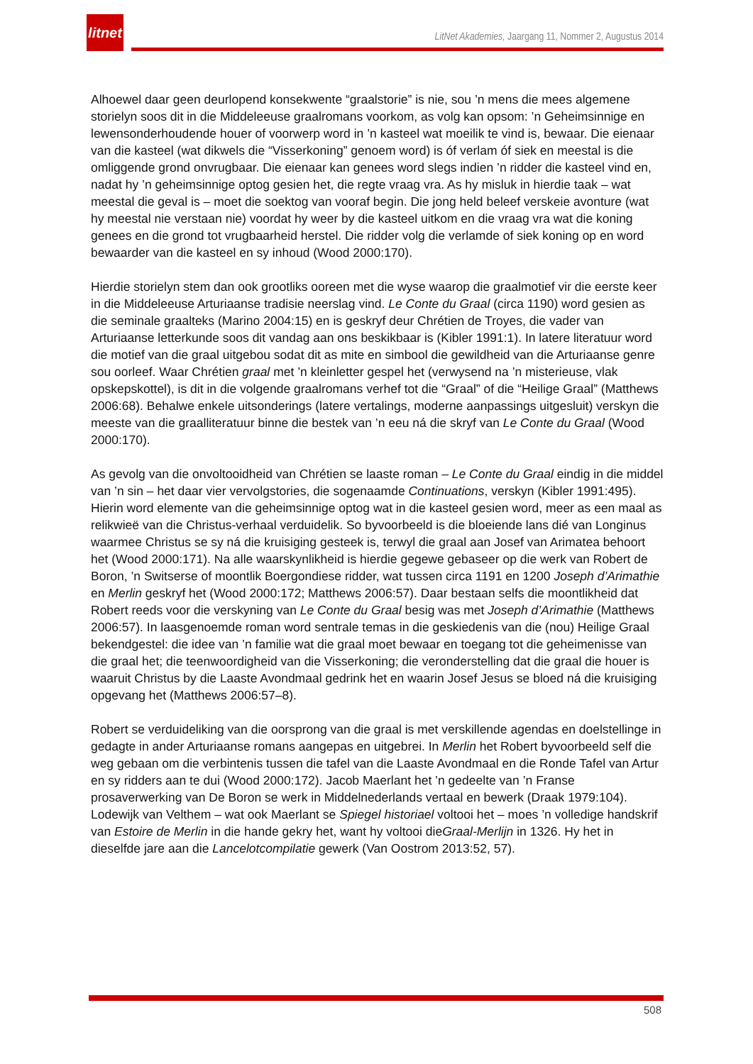litnet
LitNet Akademies, Jaargang 11, Nommer 2, Augustus 2014
Alhoewel daar geen deurlopend konsekwente “graalstorie” is nie, sou ’n mens die mees algemene storielyn soos dit in die Middeleeuse graalromans voorkom, as volg kan opsom: ’n Geheimsinnige en lewensonderhoudende houer of voorwerp word in ’n kasteel wat moeilik te vind is, bewaar. Die eienaar van die kasteel (wat dikwels die “Visserkoning” genoem word) is óf verlam óf siek en meestal is die omliggende grond onvrugbaar. Die eienaar kan genees word slegs indien ’n ridder die kasteel vind en, nadat hy ’n geheimsinnige optog gesien het, die regte vraag vra. As hy misluk in hierdie taak – wat meestal die geval is – moet die soektog van vooraf begin. Die jong held beleef verskeie avonture (wat hy meestal nie verstaan nie) voordat hy weer by die kasteel uitkom en die vraag vra wat die koning genees en die grond tot vrugbaarheid herstel. Die ridder volg die verlamde of siek koning op en word bewaarder van die kasteel en sy inhoud (Wood 2000:170).
Hierdie storielyn stem dan ook grootliks ooreen met die wyse waarop die graalmotief vir die eerste keer in die Middeleeuse Arturiaanse tradisie neerslag vind. Le Conte du Graal (circa 1190) word gesien as die seminale graalteks (Marino 2004:15) en is geskryf deur Chrétien de Troyes, die vader van Arturiaanse letterkunde soos dit vandag aan ons beskikbaar is (Kibler 1991:1). In latere literatuur word die motief van die graal uitgebou sodat dit as mite en simbool die gewildheid van die Arturiaanse genre sou oorleef. Waar Chrétien graal met ’n kleinletter gespel het (verwysend na ’n misterieuse, vlak opskepskottel), is dit in die volgende graalromans verhef tot die “Graal” of die “Heilige Graal” (Matthews 2006:68). Behalwe enkele uitsonderings (latere vertalings, moderne aanpassings uitgesluit) verskyn die meeste van die graalliteratuur binne die bestek van ’n eeu ná die skryf van Le Conte du Graal (Wood 2000:170).
As gevolg van die onvoltooidheid van Chrétien se laaste roman – Le Conte du Graal eindig in die middel van ’n sin – het daar vier vervolgstories, die sogenaamde Continuations, verskyn (Kibler 1991:495). Hierin word elemente van die geheimsinnige optog wat in die kasteel gesien word, meer as een maal as relikwieë van die Christus-verhaal verduidelik. So byvoorbeeld is die bloeiende lans dié van Longinus waarmee Christus se sy ná die kruisiging gesteek is, terwyl die graal aan Josef van Arimatea behoort het (Wood 2000:171). Na alle waarskynlikheid is hierdie gegewe gebaseer op die werk van Robert de Boron, ’n Switserse of moontlik Boergondiese ridder, wat tussen circa 1191 en 1200 Joseph d’Arimathie en Merlin geskryf het (Wood 2000:172; Matthews 2006:57). Daar bestaan selfs die moontlikheid dat Robert reeds voor die verskyning van Le Conte du Graal besig was met Joseph d’Arimathie (Matthews 2006:57). In laasgenoemde roman word sentrale temas in die geskiedenis van die (nou) Heilige Graal bekendgestel: die idee van ’n familie wat die graal moet bewaar en toegang tot die geheimenisse van die graal het; die teenwoordigheid van die Visserkoning; die veronderstelling dat die graal die houer is waaruit Christus by die Laaste Avondmaal gedrink het en waarin Josef Jesus se bloed ná die kruisiging opgevang het (Matthews 2006:57–8).
Robert se verduideliking van die oorsprong van die graal is met verskillende agendas en doelstellinge in gedagte in ander Arturiaanse romans aangepas en uitgebrei. In Merlin het Robert byvoorbeeld self die weg gebaan om die verbintenis tussen die tafel van die Laaste Avondmaal en die Ronde Tafel van Artur en sy ridders aan te dui (Wood 2000:172). Jacob Maerlant het ’n gedeelte van ’n Franse prosaverwerking van De Boron se werk in Middelnederlands vertaal en bewerk (Draak 1979:104). Lodewijk van Velthem – wat ook Maerlant se Spiegel historiael voltooi het – moes ’n volledige handskrif van Estoire de Merlin in die hande gekry het, want hy voltooi dieGraal-Merlijn in 1326. Hy het in dieselfde jare aan die Lancelotcompilatie gewerk (Van Oostrom 2013:52, 57).
508